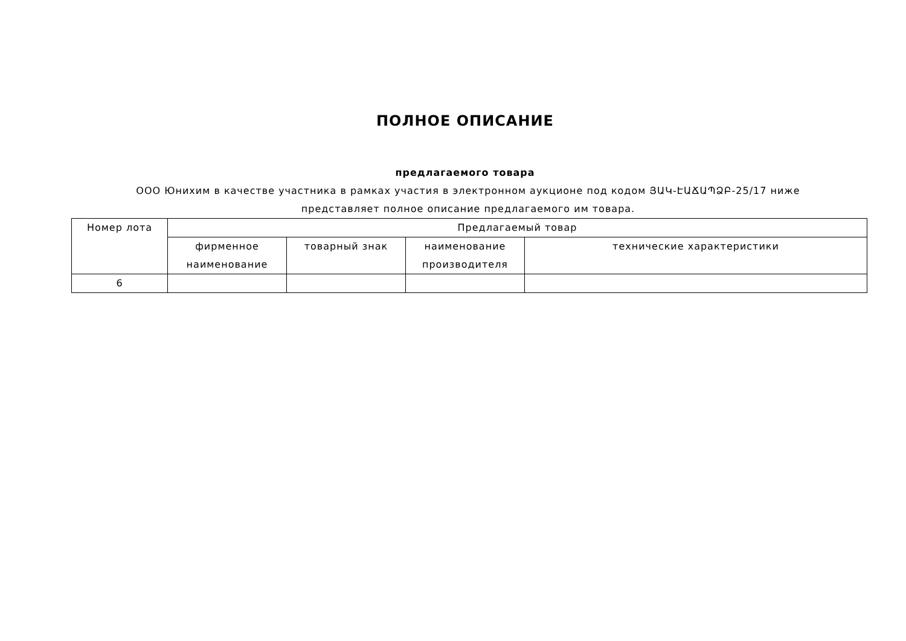ПОЛНОЕ ОПИСАНИЕ
предлагаемого товара
ООО Юнихим в качестве участника в рамках участия в электронном аукционе под кодом ՅԱԿ-ԷԱՃԱՊՁԲ-25/17 ниже представляет полное описание предлагаемого им товара.
| Номер лота | Предлагаемый товар | | | |
| | фирменное наименование | товарный знак | наименование производителя | технические характеристики |
| 6 | | | | |